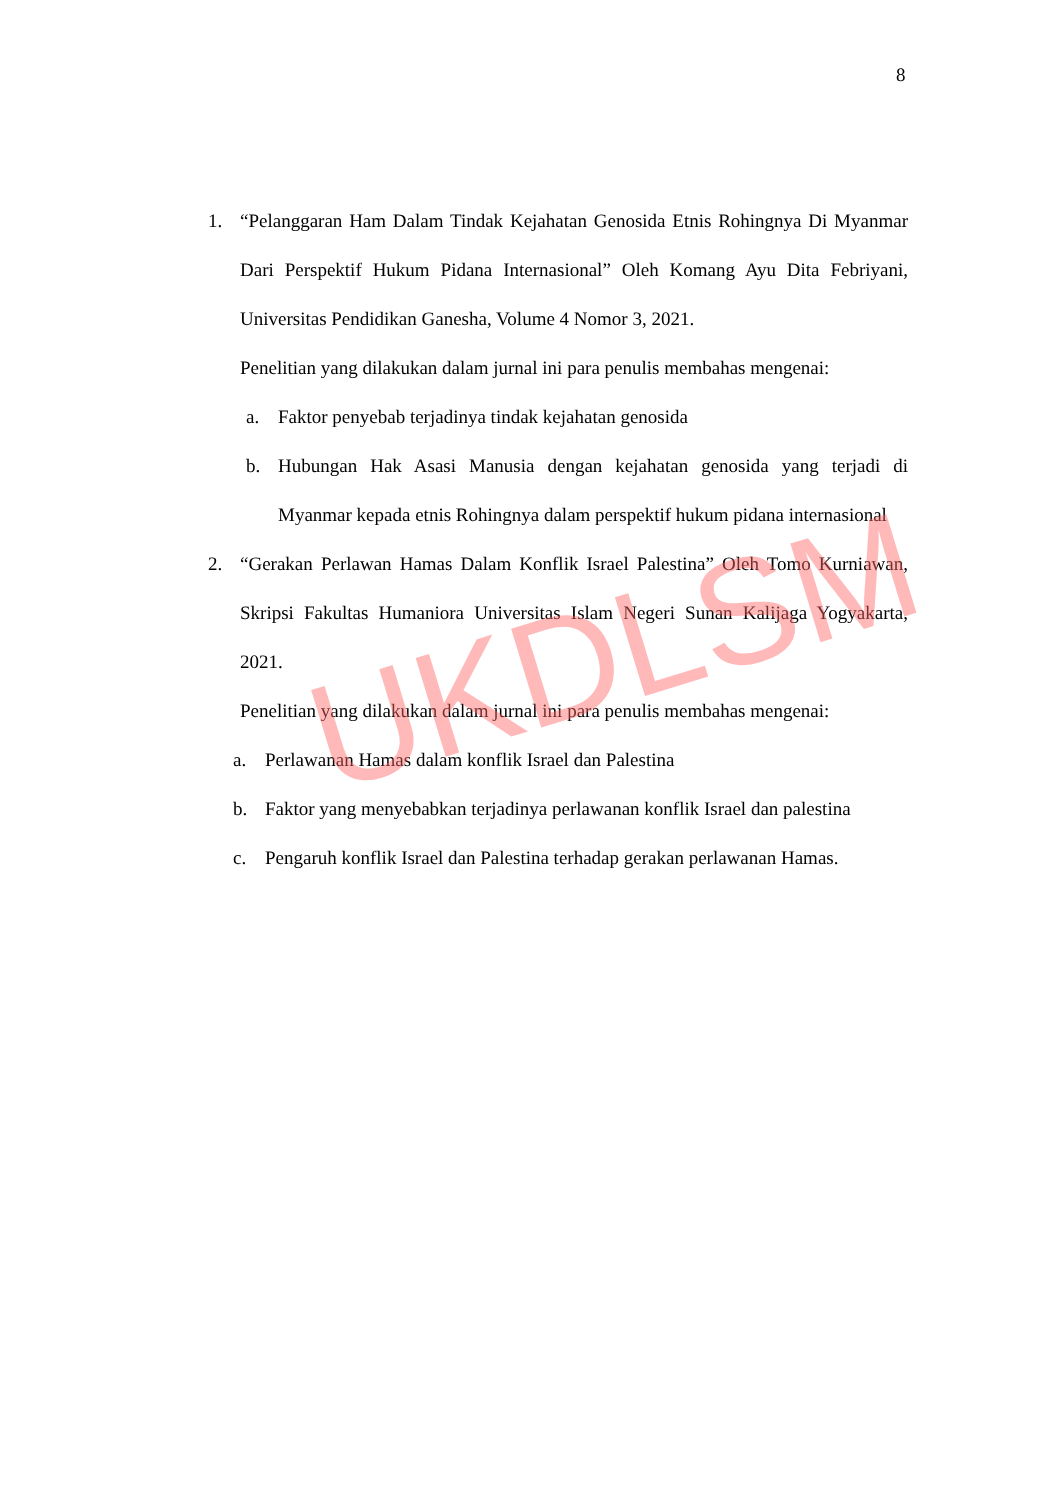8
1. “Pelanggaran Ham Dalam Tindak Kejahatan Genosida Etnis Rohingnya Di Myanmar Dari Perspektif Hukum Pidana Internasional” Oleh Komang Ayu Dita Febriyani, Universitas Pendidikan Ganesha, Volume 4 Nomor 3, 2021.
Penelitian yang dilakukan dalam jurnal ini para penulis membahas mengenai:
a. Faktor penyebab terjadinya tindak kejahatan genosida
b. Hubungan Hak Asasi Manusia dengan kejahatan genosida yang terjadi di Myanmar kepada etnis Rohingnya dalam perspektif hukum pidana internasional
2. “Gerakan Perlawan Hamas Dalam Konflik Israel Palestina” Oleh Tomo Kurniawan, Skripsi Fakultas Humaniora Universitas Islam Negeri Sunan Kalijaga Yogyakarta, 2021.
Penelitian yang dilakukan dalam jurnal ini para penulis membahas mengenai:
a. Perlawanan Hamas dalam konflik Israel dan Palestina
b. Faktor yang menyebabkan terjadinya perlawanan konflik Israel dan palestina
c. Pengaruh konflik Israel dan Palestina terhadap gerakan perlawanan Hamas.
UKDLSM